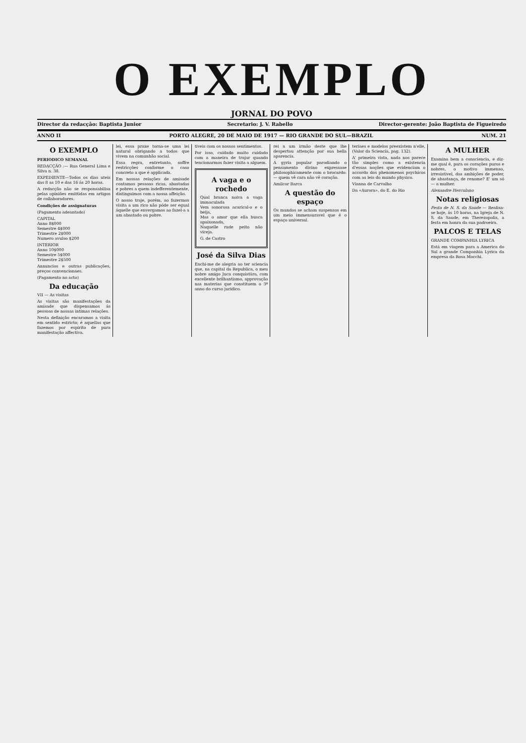O EXEMPLO
JORNAL DO POVO
Director da redacção: Baptista Junior Secretario: J. V. Rabello Director-gerente: João Baptista de Figueiredo
ANNO II PORTO ALEGRE, 20 DE MAIO DE 1917 — RIO GRANDE DO SUL—BRAZIL NUM. 21
O EXEMPLO
PERIODICO SEMANAL
REDACÇÃO :— Rua General Lima e Silva n. 38.
EXPEDIENTE—Todos os dias uteis das 8 as 10 e das 16 ás 20 horas.
A redacção não se responsabilisa pelas opiniões emittidas em artigos de collaboradores.
Condições de assignaturas
(Pagamento adeantado)
CAPITAL
Anno 8$000
Semestre 4$000
Trimestre 2$000
Numero avulso $200
INTERIOR
Anno 10$000
Semestre 5$000
Trimestre 2$500
Annuncios e outras publicações, preços convencionaes.
(Pagamento no acto)
Da educação
VII — As visitas
As visitas são manifestações da amisade que dispensamos ás pessoas de nossas intimas relações.
Nesta definição encaramos a visita em sentido estricto; é aquellas que fazemos por espirito de pura manifestação affectiva.
lei, essa praxe torna-se uma lei natural obrigando a todos que vivem na comunhão social.
Essa regra, entretanto, soffre restricções conforme o caso concreto a que é applicada.
Em nossas relações de amisade contamos pessoas ricas, abastadas e pobres a quem indefferentemente, distinguimos com a nossa affeição.
O nosso traje, porém, ao fazermos visita a um rico não póde ser egual áquelle que envergamos ao fazel-a a um abastado ou pobre.
tiveis com os nossos sentimentos.
Por isso, cuidado muito cuidado com a maneira de trajar quando tencionarmos fazer visita a alguem.
A vaga e o rochedo
Qual branca noiva a vaga immaculada
Vem sonorosa acarical-o e o beija,
Mas o amor que ella busca apaixonada,
Naquelle rude peito não viceja.
G. de Castro
José da Silva Dias
Enchi-me de alegria ao ter sciencia que, na capital da Republica, o meu nobre amigo Juca conquistára, com excellente brilhantismo, approvação nas materias que constituem o 3º anno do curso juridico.
rei a um irmão deste que lhe despertou attenção por sua bella aparencia.
A gyria popular parodiando o pensamento divino expressase philosophicamente com o brocardo: — quem vê cara não vê coração.
Amilcar Barca
A questão do espaço
Os mundos se acham suspensos em um meio immensuravel que é o espaço universal.
teriaes e modelos preexistem n'elle, (Valor da Sciencia, pag. 132).
A' primeira vista, nada nos parece tão simples como a existencia d'essas noções que evidenciam o accordo dos phenomenos psychicos com as leis do mundo physico.
Vianna de Carvalho
Da «Aurora», do E. do Rio
A MULHER
Examina bem a consciencia, e diz-me qual é, para os corações puros e nobres, o motivo immenso, irresistivel, das ambições de poder, de abastança, de renome? E' um só — a mulher.
Alexandre Herculano
Notas religiosas
Festa de N. S. da Saude — Realisa-se hoje, ás 10 horas, na Igreja de N. S. da Saude, em Therezopolis, a festa em honra da sua padroeira.
PALCOS E TELAS
GRANDE COMPANHIA LYRICA
Está em viagem para a America do Sul a grande Companhia Lyrica da empresa da Rosa Mocchi.